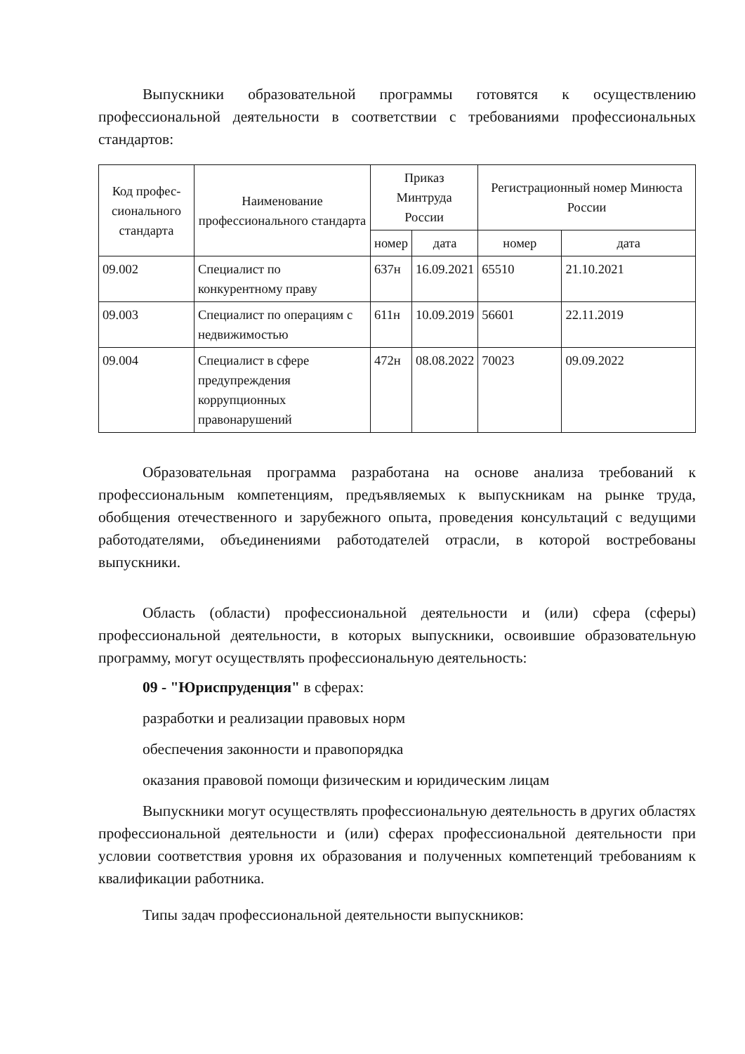Выпускники образовательной программы готовятся к осуществлению профессиональной деятельности в соответствии с требованиями профессиональных стандартов:
| Код профес-сионального стандарта | Наименование профессионального стандарта | Приказ Минтруда России | | Регистрационный номер Минюста России | |
| --- | --- | --- | --- | --- | --- |
| | | номер | дата | номер | дата |
| 09.002 | Специалист по конкурентному праву | 637н | 16.09.2021 | 65510 | 21.10.2021 |
| 09.003 | Специалист по операциям с недвижимостью | 611н | 10.09.2019 | 56601 | 22.11.2019 |
| 09.004 | Специалист в сфере предупреждения коррупционных правонарушений | 472н | 08.08.2022 | 70023 | 09.09.2022 |
Образовательная программа разработана на основе анализа требований к профессиональным компетенциям, предъявляемых к выпускникам на рынке труда, обобщения отечественного и зарубежного опыта, проведения консультаций с ведущими работодателями, объединениями работодателей отрасли, в которой востребованы выпускники.
Область (области) профессиональной деятельности и (или) сфера (сферы) профессиональной деятельности, в которых выпускники, освоившие образовательную программу, могут осуществлять профессиональную деятельность:
09 - "Юриспруденция" в сферах:
разработки и реализации правовых норм
обеспечения законности и правопорядка
оказания правовой помощи физическим и юридическим лицам
Выпускники могут осуществлять профессиональную деятельность в других областях профессиональной деятельности и (или) сферах профессиональной деятельности при условии соответствия уровня их образования и полученных компетенций требованиям к квалификации работника.
Типы задач профессиональной деятельности выпускников: